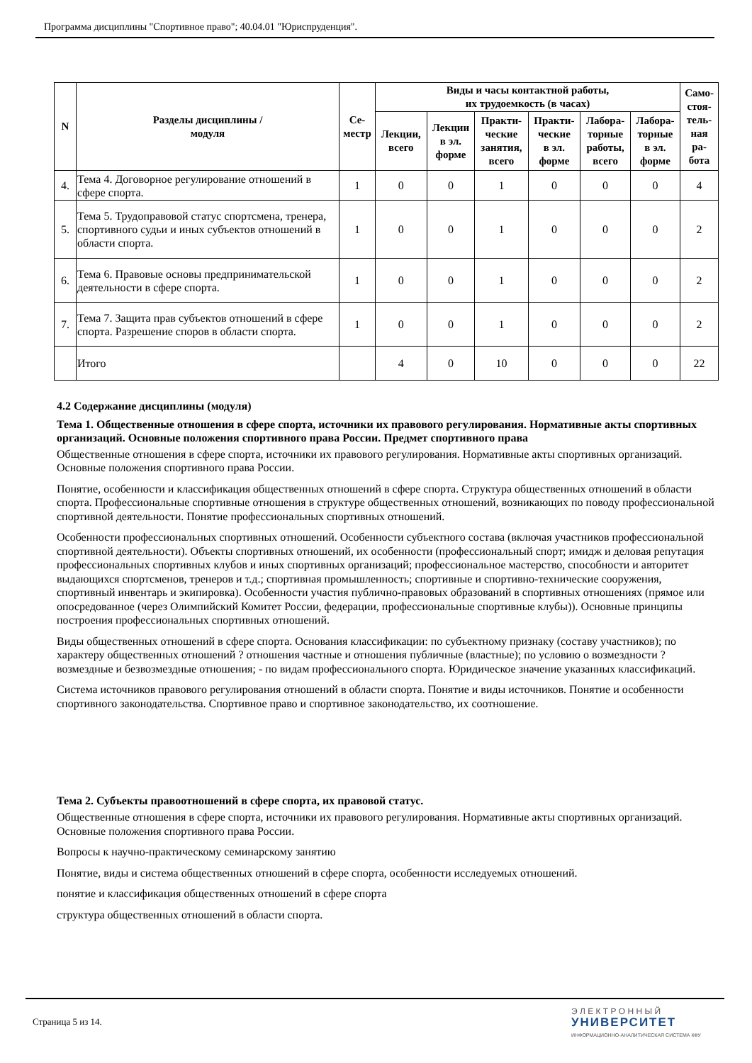Программа дисциплины "Спортивное право"; 40.04.01 "Юриспруденция".
| N | Разделы дисциплины / модуля | Се- местр | Виды и часы контактной работы, их трудоемкость (в часах) | | | | | | Само- стоя- тель- ная ра- бота |
| --- | --- | --- | --- | --- | --- | --- | --- | --- | --- |
| | | | Лекции, всего | Лекции в эл. форме | Практи- ческие занятия, всего | Практи- ческие в эл. форме | Лабора- торные работы, всего | Лабора- торные в эл. форме | |
| 4. | Тема 4. Договорное регулирование отношений в сфере спорта. | 1 | 0 | 0 | 1 | 0 | 0 | 0 | 4 |
| 5. | Тема 5. Трудоправовой статус спортсмена, тренера, спортивного судьи и иных субъектов отношений в области спорта. | 1 | 0 | 0 | 1 | 0 | 0 | 0 | 2 |
| 6. | Тема 6. Правовые основы предпринимательской деятельности в сфере спорта. | 1 | 0 | 0 | 1 | 0 | 0 | 0 | 2 |
| 7. | Тема 7. Защита прав субъектов отношений в сфере спорта. Разрешение споров в области спорта. | 1 | 0 | 0 | 1 | 0 | 0 | 0 | 2 |
| | Итого | | 4 | 0 | 10 | 0 | 0 | 0 | 22 |
4.2 Содержание дисциплины (модуля)
Тема 1. Общественные отношения в сфере спорта, источники их правового регулирования. Нормативные акты спортивных организаций. Основные положения спортивного права России. Предмет спортивного права
Общественные отношения в сфере спорта, источники их правового регулирования. Нормативные акты спортивных организаций. Основные положения спортивного права России.
Понятие, особенности и классификация общественных отношений в сфере спорта. Структура общественных отношений в области спорта. Профессиональные спортивные отношения в структуре общественных отношений, возникающих по поводу профессиональной спортивной деятельности. Понятие профессиональных спортивных отношений.
Особенности профессиональных спортивных отношений. Особенности субъектного состава (включая участников профессиональной спортивной деятельности). Объекты спортивных отношений, их особенности (профессиональный спорт; имидж и деловая репутация профессиональных спортивных клубов и иных спортивных организаций; профессиональное мастерство, способности и авторитет выдающихся спортсменов, тренеров и т.д.; спортивная промышленность; спортивные и спортивно-технические сооружения, спортивный инвентарь и экипировка). Особенности участия публично-правовых образований в спортивных отношениях (прямое или опосредованное (через Олимпийский Комитет России, федерации, профессиональные спортивные клубы)). Основные принципы построения профессиональных спортивных отношений.
Виды общественных отношений в сфере спорта. Основания классификации: по субъектному признаку (составу участников); по характеру общественных отношений ? отношения частные и отношения публичные (властные); по условию о возмездности ? возмездные и безвозмездные отношения; - по видам профессионального спорта. Юридическое значение указанных классификаций.
Система источников правового регулирования отношений в области спорта. Понятие и виды источников. Понятие и особенности спортивного законодательства. Спортивное право и спортивное законодательство, их соотношение.
Тема 2. Субъекты правоотношений в сфере спорта, их правовой статус.
Общественные отношения в сфере спорта, источники их правового регулирования. Нормативные акты спортивных организаций. Основные положения спортивного права России.
Вопросы к научно-практическому семинарскому занятию
Понятие, виды и система общественных отношений в сфере спорта, особенности исследуемых отношений.
понятие и классификация общественных отношений в сфере спорта
структура общественных отношений в области спорта.
Страница 5 из 14.
Э Л Е К Т Р О Н Н Ы Й
УНИВЕРСИТЕТ
ИНФОРМАЦИОННО-АНАЛИТИЧЕСКАЯ СИСТЕМА КФУ